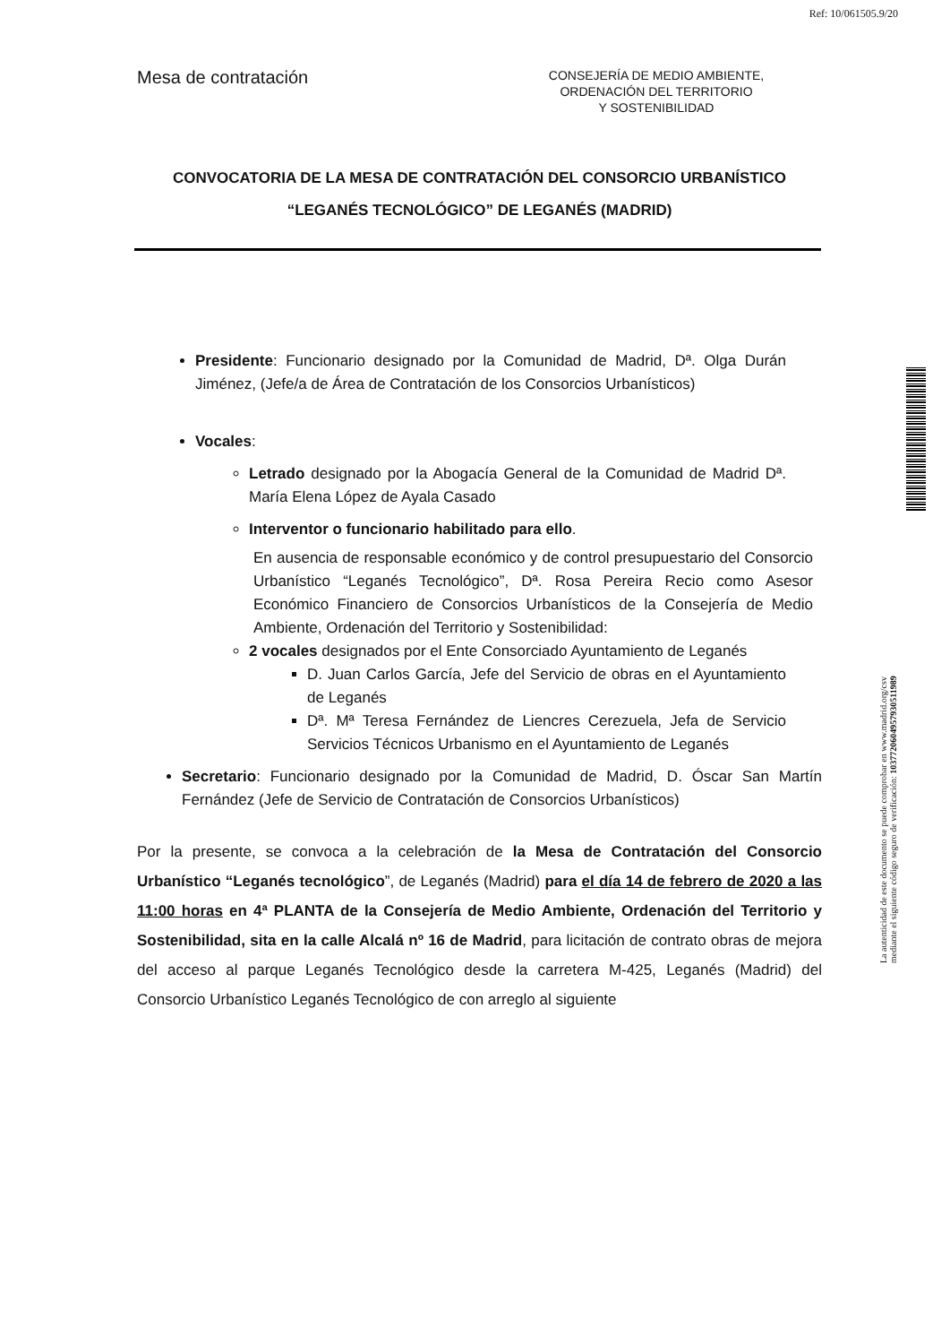Ref: 10/061505.9/20
Mesa de contratación
CONSEJERÍA DE MEDIO AMBIENTE,
ORDENACIÓN DEL TERRITORIO
Y SOSTENIBILIDAD
CONVOCATORIA DE LA MESA DE CONTRATACIÓN DEL CONSORCIO URBANÍSTICO “LEGANÉS TECNOLÓGICO” DE LEGANÉS (MADRID)
Presidente: Funcionario designado por la Comunidad de Madrid, Dª. Olga Durán Jiménez, (Jefe/a de Área de Contratación de los Consorcios Urbanísticos)
Vocales:
Letrado designado por la Abogacía General de la Comunidad de Madrid Dª. María Elena López de Ayala Casado
Interventor o funcionario habilitado para ello.
En ausencia de responsable económico y de control presupuestario del Consorcio Urbanístico “Leganés Tecnológico”, Dª. Rosa Pereira Recio como Asesor Económico Financiero de Consorcios Urbanísticos de la Consejería de Medio Ambiente, Ordenación del Territorio y Sostenibilidad:
2 vocales designados por el Ente Consorciado Ayuntamiento de Leganés
D. Juan Carlos García, Jefe del Servicio de obras en el Ayuntamiento de Leganés
Dª. Mª Teresa Fernández de Liencres Cerezuela, Jefa de Servicio Servicios Técnicos Urbanismo en el Ayuntamiento de Leganés
Secretario: Funcionario designado por la Comunidad de Madrid, D. Óscar San Martín Fernández (Jefe de Servicio de Contratación de Consorcios Urbanísticos)
Por la presente, se convoca a la celebración de la Mesa de Contratación del Consorcio Urbanístico “Leganés tecnológico”, de Leganés (Madrid) para el día 14 de febrero de 2020 a las 11:00 horas en 4ª PLANTA de la Consejería de Medio Ambiente, Ordenación del Territorio y Sostenibilidad, sita en la calle Alcalá nº 16 de Madrid, para licitación de contrato obras de mejora del acceso al parque Leganés Tecnológico desde la carretera M-425, Leganés (Madrid) del Consorcio Urbanístico Leganés Tecnológico de con arreglo al siguiente
La autenticidad de este documento se puede comprobar en www.madrid.org/csv
mediante el siguiente código seguro de verificación: 1037720604957930511989